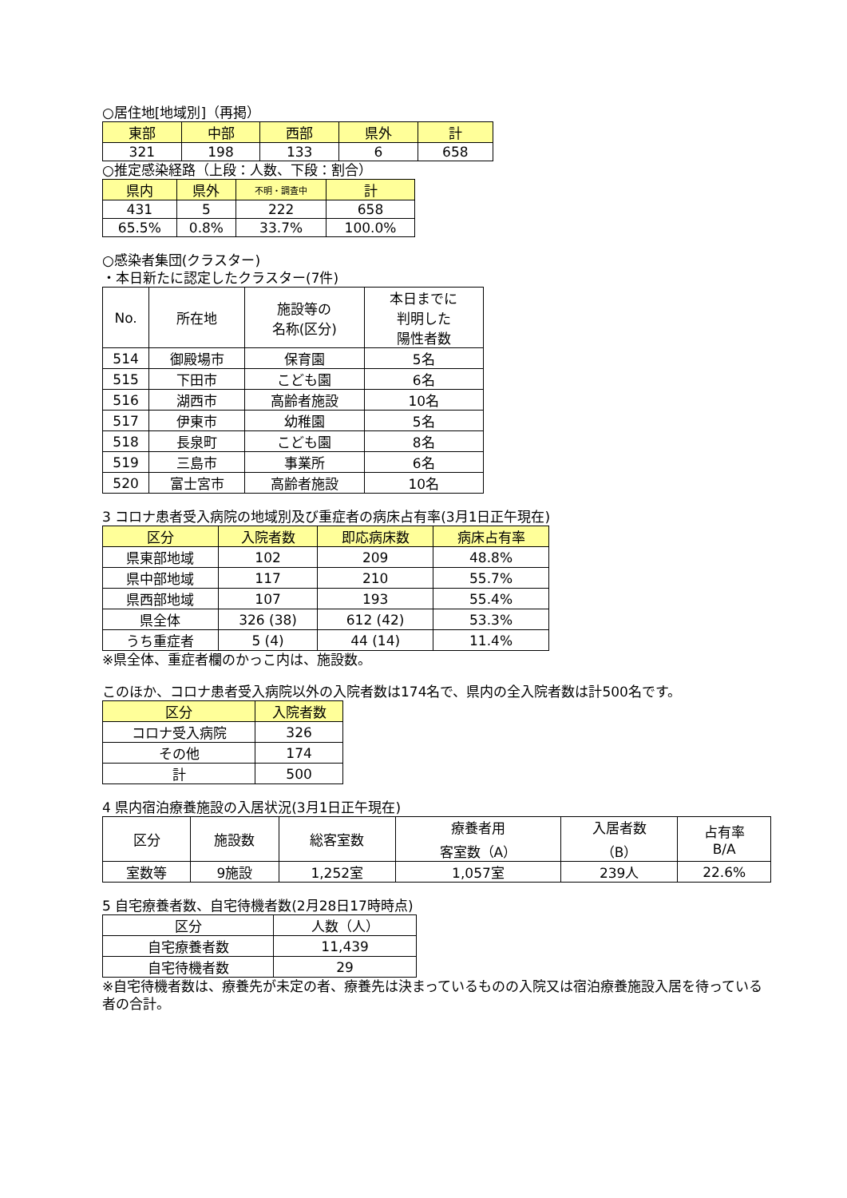○居住地[地域別]（再掲）
| 東部 | 中部 | 西部 | 県外 | 計 |
| --- | --- | --- | --- | --- |
| 321 | 198 | 133 | 6 | 658 |
○推定感染経路（上段：人数、下段：割合）
| 県内 | 県外 | 不明・調査中 | 計 |
| --- | --- | --- | --- |
| 431 | 5 | 222 | 658 |
| 65.5% | 0.8% | 33.7% | 100.0% |
○感染者集団(クラスター)
・本日新たに認定したクラスター(7件)
| No. | 所在地 | 施設等の 名称(区分) | 本日までに 判明した 陽性者数 |
| --- | --- | --- | --- |
| 514 | 御殿場市 | 保育園 | 5名 |
| 515 | 下田市 | こども園 | 6名 |
| 516 | 湖西市 | 高齢者施設 | 10名 |
| 517 | 伊東市 | 幼稚園 | 5名 |
| 518 | 長泉町 | こども園 | 8名 |
| 519 | 三島市 | 事業所 | 6名 |
| 520 | 富士宮市 | 高齢者施設 | 10名 |
3 コロナ患者受入病院の地域別及び重症者の病床占有率(3月1日正午現在)
| 区分 | 入院者数 | 即応病床数 | 病床占有率 |
| --- | --- | --- | --- |
| 県東部地域 | 102 | 209 | 48.8% |
| 県中部地域 | 117 | 210 | 55.7% |
| 県西部地域 | 107 | 193 | 55.4% |
| 県全体 | 326 (38) | 612 (42) | 53.3% |
| うち重症者 | 5 (4) | 44 (14) | 11.4% |
※県全体、重症者欄のかっこ内は、施設数。
このほか、コロナ患者受入病院以外の入院者数は174名で、県内の全入院者数は計500名です。
| 区分 | 入院者数 |
| --- | --- |
| コロナ受入病院 | 326 |
| その他 | 174 |
| 計 | 500 |
4 県内宿泊療養施設の入居状況(3月1日正午現在)
| 区分 | 施設数 | 総客室数 | 療養者用 客室数（A） | 入居者数 （B） | 占有率 B/A |
| --- | --- | --- | --- | --- | --- |
| 室数等 | 9施設 | 1,252室 | 1,057室 | 239人 | 22.6% |
5 自宅療養者数、自宅待機者数(2月28日17時時点)
| 区分 | 人数（人） |
| --- | --- |
| 自宅療養者数 | 11,439 |
| 自宅待機者数 | 29 |
※自宅待機者数は、療養先が未定の者、療養先は決まっているものの入院又は宿泊療養施設入居を待っている者の合計。